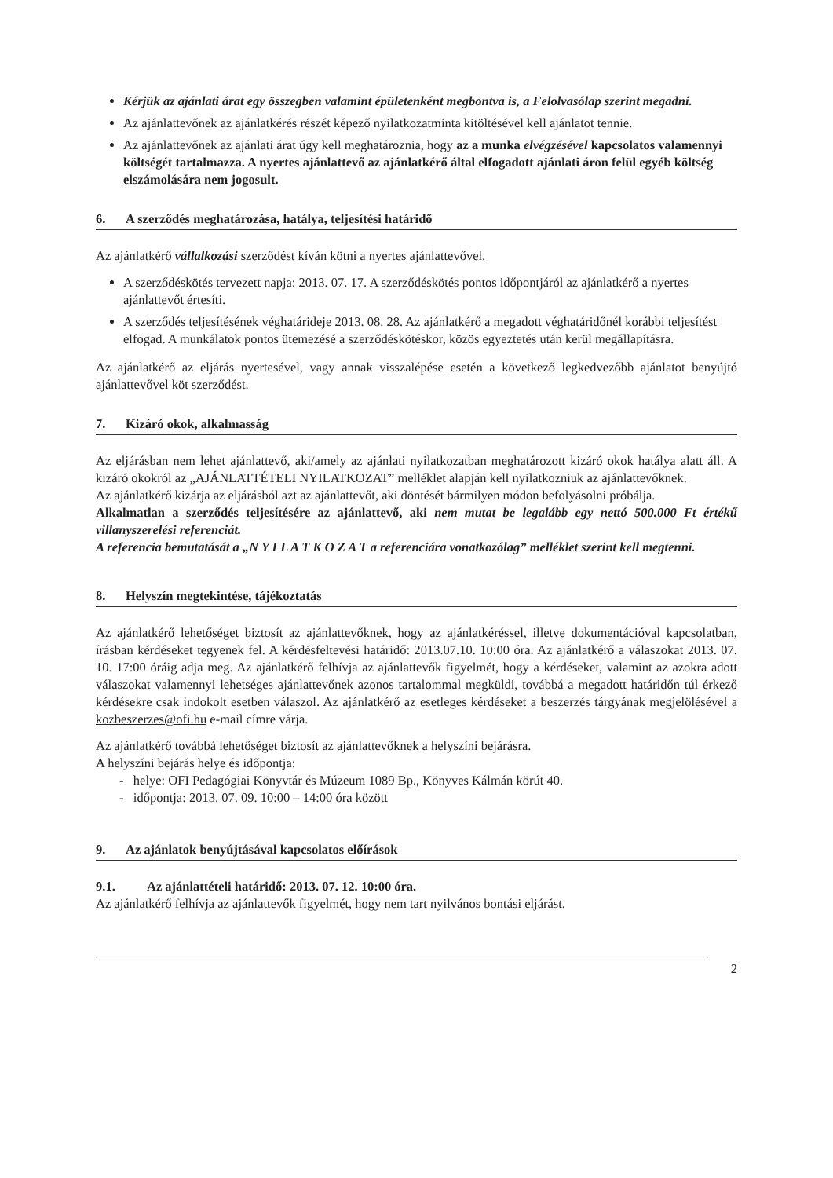Kérjük az ajánlati árat egy összegben valamint épületenként megbontva is, a Felolvasólap szerint megadni.
Az ajánlattevőnek az ajánlatkérés részét képező nyilatkozatminta kitöltésével kell ajánlatot tennie.
Az ajánlattevőnek az ajánlati árat úgy kell meghatároznia, hogy az a munka elvégzésével kapcsolatos valamennyi költségét tartalmazza. A nyertes ajánlattevő az ajánlatkérő által elfogadott ajánlati áron felül egyéb költség elszámolására nem jogosult.
6. A szerződés meghatározása, hatálya, teljesítési határidő
Az ajánlatkérő vállalkozási szerződést kíván kötni a nyertes ajánlattevővel.
A szerződéskötés tervezett napja: 2013. 07. 17. A szerződéskötés pontos időpontjáról az ajánlatkérő a nyertes ajánlattevőt értesíti.
A szerződés teljesítésének véghatárideje 2013. 08. 28. Az ajánlatkérő a megadott véghatáridőnél korábbi teljesítést elfogad. A munkálatok pontos ütemezésé a szerződéskötéskor, közös egyeztetés után kerül megállapításra.
Az ajánlatkérő az eljárás nyertesével, vagy annak visszalépése esetén a következő legkedvezőbb ajánlatot benyújtó ajánlattevővel köt szerződést.
7. Kizáró okok, alkalmasság
Az eljárásban nem lehet ajánlattevő, aki/amely az ajánlati nyilatkozatban meghatározott kizáró okok hatálya alatt áll. A kizáró okokról az „AJÁNLATTÉTELI NYILATKOZAT” melléklet alapján kell nyilatkozniuk az ajánlattevőknek.
Az ajánlatkérő kizárja az eljárásból azt az ajánlattevőt, aki döntését bármilyen módon befolyásolni próbálja.
Alkalmatlan a szerződés teljesítésére az ajánlattevő, aki nem mutat be legalább egy nettó 500.000 Ft értékű villanyszerelési referenciát.
A referencia bemutatását a „N Y I L A T K O Z A T a referenciára vonatkozólag” melléklet szerint kell megtenni.
8. Helyszín megtekintése, tájékoztatás
Az ajánlatkérő lehetőséget biztosít az ajánlattevőknek, hogy az ajánlatkéréssel, illetve dokumentációval kapcsolatban, írásban kérdéseket tegyenek fel. A kérdésfeltevési határidő: 2013.07.10. 10:00 óra. Az ajánlatkérő a válaszokat 2013. 07. 10. 17:00 óráig adja meg. Az ajánlatkérő felhívja az ajánlattevők figyelmét, hogy a kérdéseket, valamint az azokra adott válaszokat valamennyi lehetséges ajánlattevőnek azonos tartalommal megküldi, továbbá a megadott határidőn túl érkező kérdésekre csak indokolt esetben válaszol. Az ajánlatkérő az esetleges kérdéseket a beszerzés tárgyának megjelölésével a kozbeszerzes@ofi.hu e-mail címre várja.
Az ajánlatkérő továbbá lehetőséget biztosít az ajánlattevőknek a helyszíni bejárásra.
A helyszíni bejárás helye és időpontja:
- helye: OFI Pedagógiai Könyvtár és Múzeum 1089 Bp., Könyves Kálmán körút 40.
- időpontja: 2013. 07. 09. 10:00 – 14:00 óra között
9. Az ajánlatok benyújtásával kapcsolatos előírások
9.1. Az ajánlattételi határidő: 2013. 07. 12. 10:00 óra.
Az ajánlatkérő felhívja az ajánlattevők figyelmét, hogy nem tart nyilvános bontási eljárást.
2